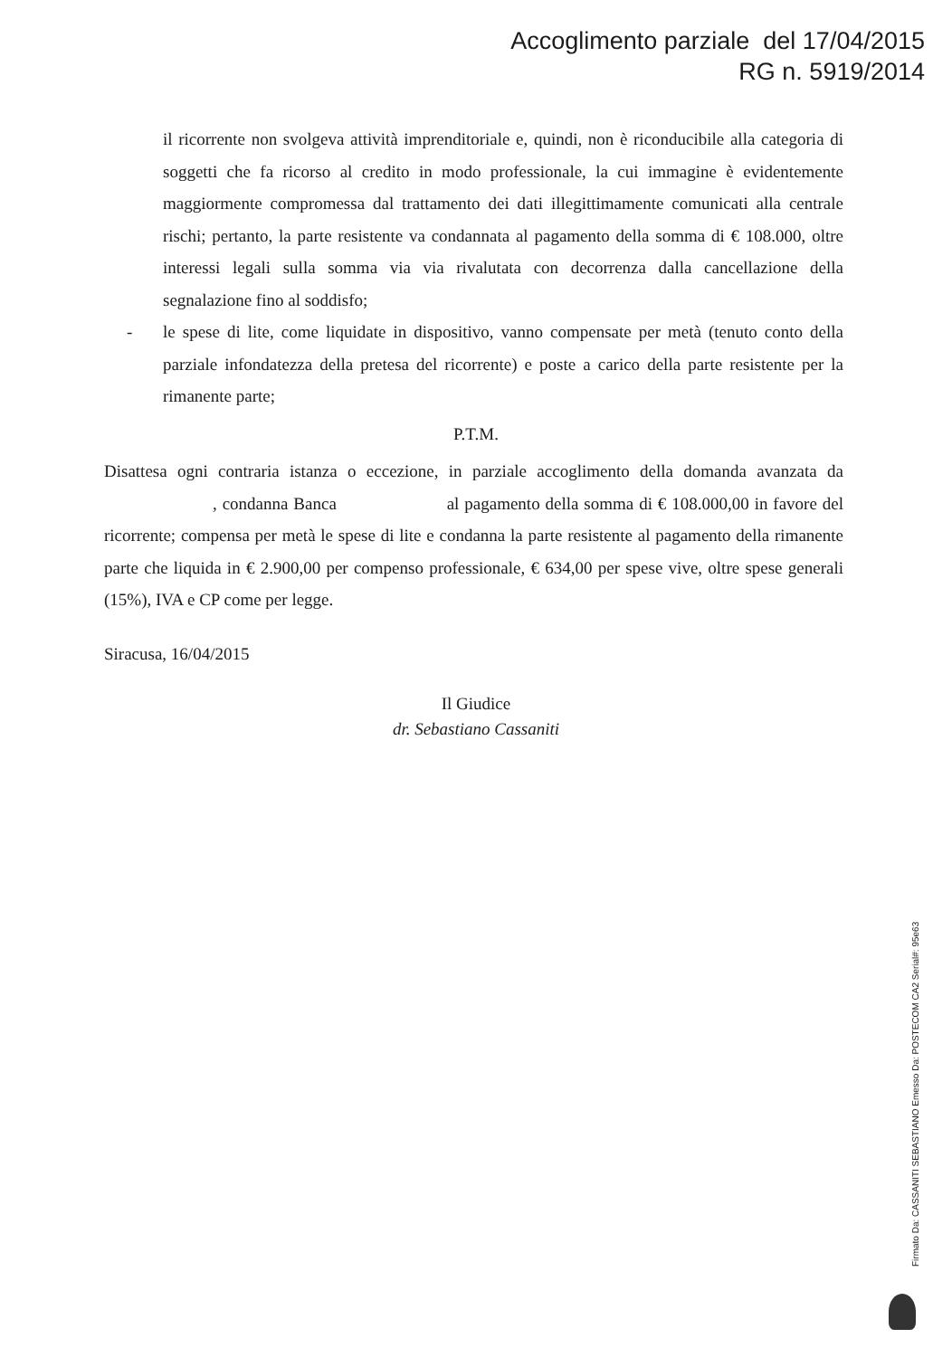Accoglimento parziale del 17/04/2015
RG n. 5919/2014
il ricorrente non svolgeva attività imprenditoriale e, quindi, non è riconducibile alla categoria di soggetti che fa ricorso al credito in modo professionale, la cui immagine è evidentemente maggiormente compromessa dal trattamento dei dati illegittimamente comunicati alla centrale rischi; pertanto, la parte resistente va condannata al pagamento della somma di € 108.000, oltre interessi legali sulla somma via via rivalutata con decorrenza dalla cancellazione della segnalazione fino al soddisfo;
- le spese di lite, come liquidate in dispositivo, vanno compensate per metà (tenuto conto della parziale infondatezza della pretesa del ricorrente) e poste a carico della parte resistente per la rimanente parte;
P.T.M.
Disattesa ogni contraria istanza o eccezione, in parziale accoglimento della domanda avanzata da , condanna Banca al pagamento della somma di € 108.000,00 in favore del ricorrente; compensa per metà le spese di lite e condanna la parte resistente al pagamento della rimanente parte che liquida in € 2.900,00 per compenso professionale, € 634,00 per spese vive, oltre spese generali (15%), IVA e CP come per legge.
Siracusa, 16/04/2015
Il Giudice
dr. Sebastiano Cassaniti
Firmato Da: CASSANITI SEBASTIANO Emesso Da: POSTECOM CA2 Serial#: 95e63